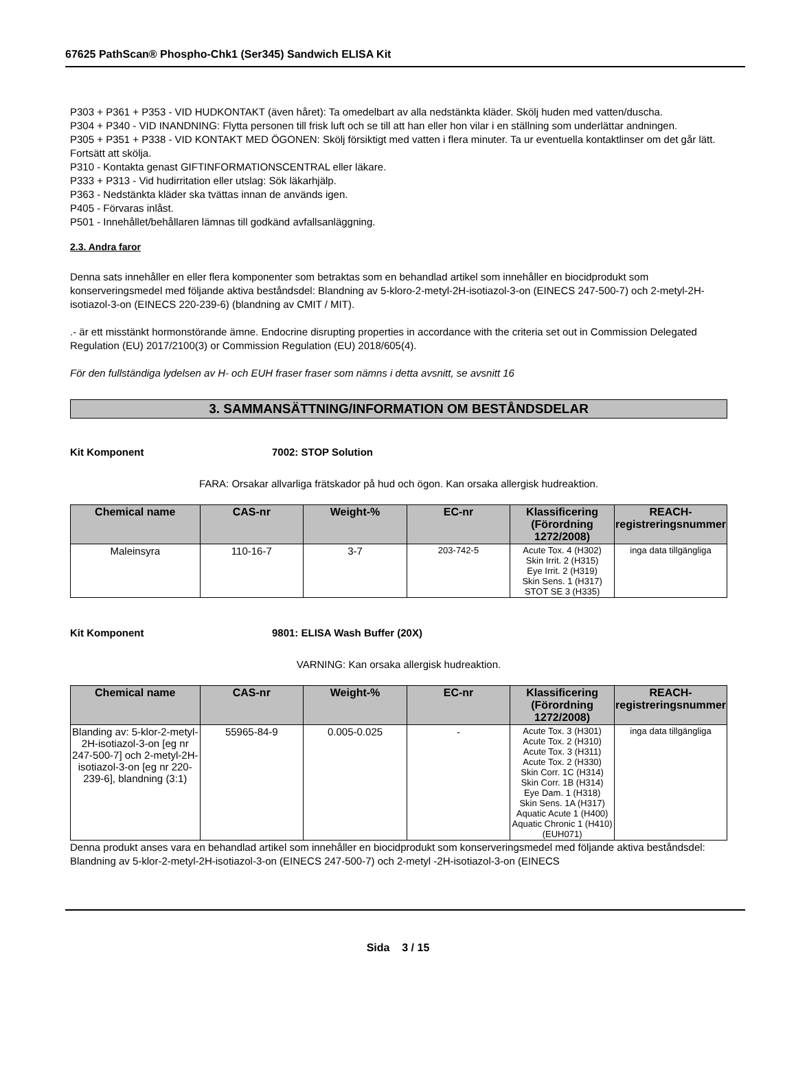67625 PathScan® Phospho-Chk1 (Ser345) Sandwich ELISA Kit
P303 + P361 + P353 - VID HUDKONTAKT (även håret): Ta omedelbart av alla nedstänkta kläder. Skölj huden med vatten/duscha.
P304 + P340 - VID INANDNING: Flytta personen till frisk luft och se till att han eller hon vilar i en ställning som underlättar andningen.
P305 + P351 + P338 - VID KONTAKT MED ÖGONEN: Skölj försiktigt med vatten i flera minuter. Ta ur eventuella kontaktlinser om det går lätt. Fortsätt att skölja.
P310 - Kontakta genast GIFTINFORMATIONSCENTRAL eller läkare.
P333 + P313 - Vid hudirritation eller utslag: Sök läkarhjälp.
P363 - Nedstänkta kläder ska tvättas innan de används igen.
P405 - Förvaras inlåst.
P501 - Innehållet/behållaren lämnas till godkänd avfallsanläggning.
2.3. Andra faror
Denna sats innehåller en eller flera komponenter som betraktas som en behandlad artikel som innehåller en biocidprodukt som konserveringsmedel med följande aktiva beståndsdel: Blandning av 5-kloro-2-metyl-2H-isotiazol-3-on (EINECS 247-500-7) och 2-metyl-2H-isotiazol-3-on (EINECS 220-239-6) (blandning av CMIT / MIT).
.- är ett misstänkt hormonstörande ämne. Endocrine disrupting properties in accordance with the criteria set out in Commission Delegated Regulation (EU) 2017/2100(3) or Commission Regulation (EU) 2018/605(4).
För den fullständiga lydelsen av H- och EUH fraser fraser som nämns i detta avsnitt, se avsnitt 16
3. SAMMANSÄTTNING/INFORMATION OM BESTÅNDSDELAR
Kit Komponent 7002: STOP Solution
FARA: Orsakar allvarliga frätskador på hud och ögon. Kan orsaka allergisk hudreaktion.
| Chemical name | CAS-nr | Weight-% | EC-nr | Klassificering (Förordning 1272/2008) | REACH-registreringsnummer |
| --- | --- | --- | --- | --- | --- |
| Maleinsyra | 110-16-7 | 3-7 | 203-742-5 | Acute Tox. 4 (H302) Skin Irrit. 2 (H315) Eye Irrit. 2 (H319) Skin Sens. 1 (H317) STOT SE 3 (H335) | inga data tillgängliga |
Kit Komponent 9801: ELISA Wash Buffer (20X)
VARNING: Kan orsaka allergisk hudreaktion.
| Chemical name | CAS-nr | Weight-% | EC-nr | Klassificering (Förordning 1272/2008) | REACH-registreringsnummer |
| --- | --- | --- | --- | --- | --- |
| Blanding av: 5-klor-2-metyl-2H-isotiazol-3-on [eg nr 247-500-7] och 2-metyl-2H-isotiazol-3-on [eg nr 220-239-6], blandning (3:1) | 55965-84-9 | 0.005-0.025 | - | Acute Tox. 3 (H301) Acute Tox. 2 (H310) Acute Tox. 3 (H311) Acute Tox. 2 (H330) Skin Corr. 1C (H314) Skin Corr. 1B (H314) Eye Dam. 1 (H318) Skin Sens. 1A (H317) Aquatic Acute 1 (H400) Aquatic Chronic 1 (H410) (EUH071) | inga data tillgängliga |
Denna produkt anses vara en behandlad artikel som innehåller en biocidprodukt som konserveringsmedel med följande aktiva beståndsdel: Blandning av 5-klor-2-metyl-2H-isotiazol-3-on (EINECS 247-500-7) och 2-metyl -2H-isotiazol-3-on (EINECS
Sida 3 / 15